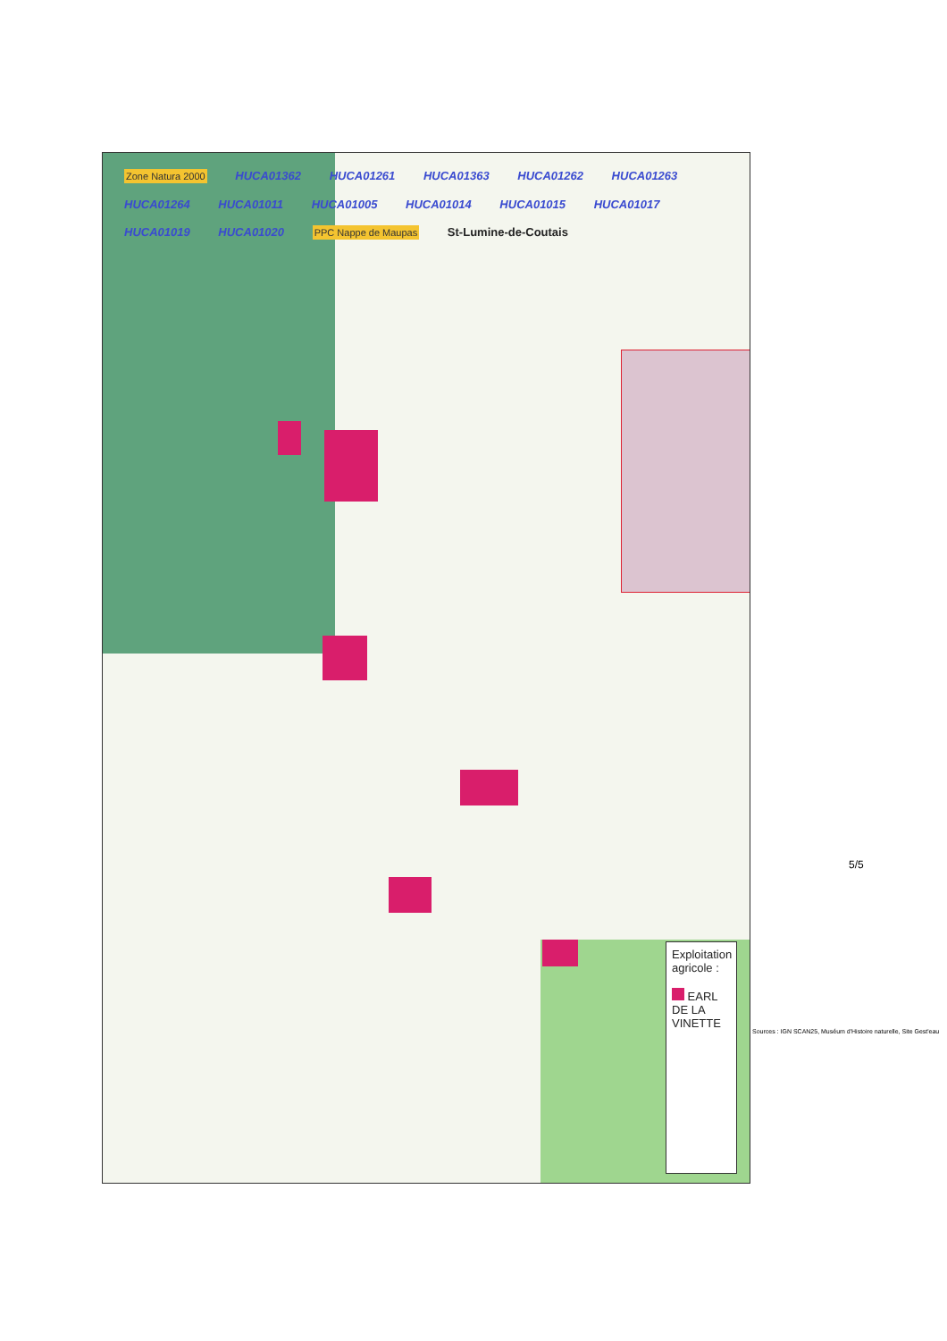Zone Natura 2000 HUCA01362 HUCA01261 HUCA01363 HUCA01262 HUCA01263 HUCA01264 HUCA01011 HUCA01005 HUCA01014 HUCA01015 HUCA01017 HUCA01019 HUCA01020 PPC Nappe de Maupas St-Lumine-de-Coutais
Exploitation agricole :
EARL DE LA VINETTE
Sources : IGN SCAN25, Muséum d'Histoire naturelle, Site Gest'eau
5/5